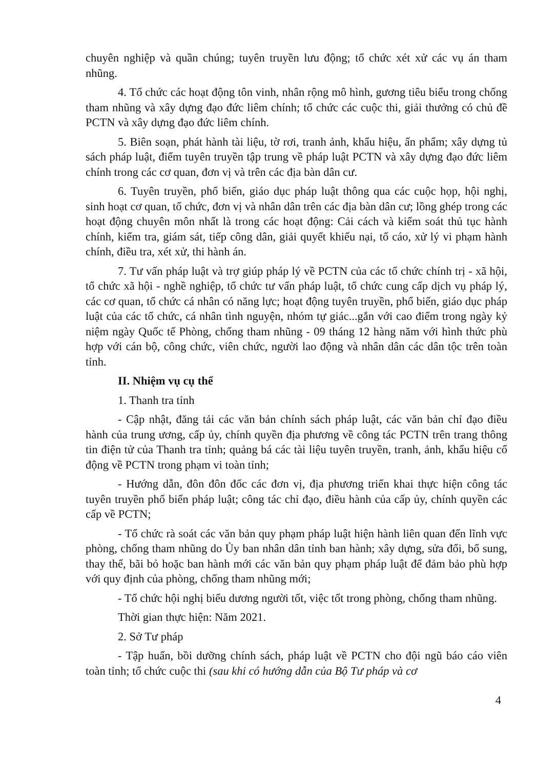chuyên nghiệp và quần chúng; tuyên truyền lưu động; tổ chức xét xử các vụ án tham nhũng.
4. Tổ chức các hoạt động tôn vinh, nhân rộng mô hình, gương tiêu biểu trong chống tham nhũng và xây dựng đạo đức liêm chính; tổ chức các cuộc thi, giải thưởng có chủ đề PCTN và xây dựng đạo đức liêm chính.
5. Biên soạn, phát hành tài liệu, tờ rơi, tranh ảnh, khẩu hiệu, ấn phẩm; xây dựng tủ sách pháp luật, điểm tuyên truyền tập trung về pháp luật PCTN và xây dựng đạo đức liêm chính trong các cơ quan, đơn vị và trên các địa bàn dân cư.
6. Tuyên truyền, phổ biến, giáo dục pháp luật thông qua các cuộc họp, hội nghị, sinh hoạt cơ quan, tổ chức, đơn vị và nhân dân trên các địa bàn dân cư; lồng ghép trong các hoạt động chuyên môn nhất là trong các hoạt động: Cải cách và kiểm soát thủ tục hành chính, kiểm tra, giám sát, tiếp công dân, giải quyết khiếu nại, tố cáo, xử lý vi phạm hành chính, điều tra, xét xử, thi hành án.
7. Tư vấn pháp luật và trợ giúp pháp lý về PCTN của các tổ chức chính trị - xã hội, tổ chức xã hội - nghề nghiệp, tổ chức tư vấn pháp luật, tổ chức cung cấp dịch vụ pháp lý, các cơ quan, tổ chức cá nhân có năng lực; hoạt động tuyên truyền, phổ biến, giáo dục pháp luật của các tổ chức, cá nhân tình nguyện, nhóm tự giác...gắn với cao điểm trong ngày kỷ niệm ngày Quốc tế Phòng, chống tham nhũng - 09 tháng 12 hàng năm với hình thức phù hợp với cán bộ, công chức, viên chức, người lao động và nhân dân các dân tộc trên toàn tỉnh.
II. Nhiệm vụ cụ thể
1. Thanh tra tỉnh
- Cập nhật, đăng tải các văn bản chính sách pháp luật, các văn bản chỉ đạo điều hành của trung ương, cấp ủy, chính quyền địa phương về công tác PCTN trên trang thông tin điện tử của Thanh tra tỉnh; quảng bá các tài liệu tuyên truyền, tranh, ảnh, khẩu hiệu cổ động về PCTN trong phạm vi toàn tỉnh;
- Hướng dẫn, đôn đôn đốc các đơn vị, địa phương triển khai thực hiện công tác tuyên truyền phổ biến pháp luật; công tác chỉ đạo, điều hành của cấp ủy, chính quyền các cấp về PCTN;
- Tổ chức rà soát các văn bản quy phạm pháp luật hiện hành liên quan đến lĩnh vực phòng, chống tham nhũng do Ủy ban nhân dân tỉnh ban hành; xây dựng, sửa đổi, bổ sung, thay thế, bãi bỏ hoặc ban hành mới các văn bản quy phạm pháp luật để đảm bảo phù hợp với quy định của phòng, chống tham nhũng mới;
- Tổ chức hội nghị biểu dương người tốt, việc tốt trong phòng, chống tham nhũng.
Thời gian thực hiện: Năm 2021.
2. Sở Tư pháp
- Tập huấn, bồi dưỡng chính sách, pháp luật về PCTN cho đội ngũ báo cáo viên toàn tỉnh; tổ chức cuộc thi (sau khi có hướng dẫn của Bộ Tư pháp và cơ
4